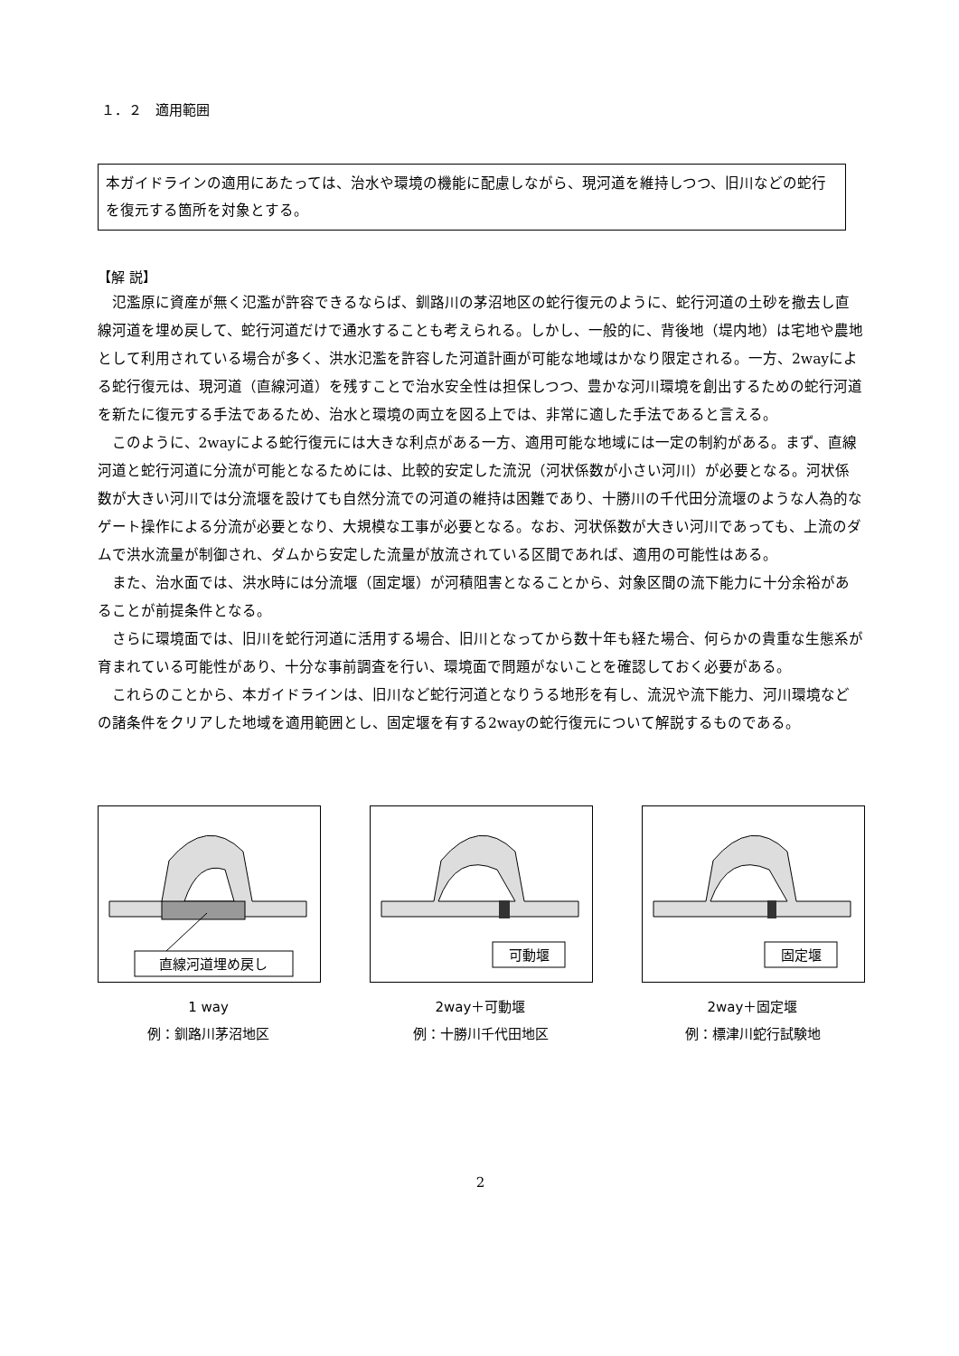１．２　適用範囲
本ガイドラインの適用にあたっては、治水や環境の機能に配慮しながら、現河道を維持しつつ、旧川などの蛇行を復元する箇所を対象とする。
【解 説】
氾濫原に資産が無く氾濫が許容できるならば、釧路川の茅沼地区の蛇行復元のように、蛇行河道の土砂を撤去し直線河道を埋め戻して、蛇行河道だけで通水することも考えられる。しかし、一般的に、背後地（堤内地）は宅地や農地として利用されている場合が多く、洪水氾濫を許容した河道計画が可能な地域はかなり限定される。一方、2wayによる蛇行復元は、現河道（直線河道）を残すことで治水安全性は担保しつつ、豊かな河川環境を創出するための蛇行河道を新たに復元する手法であるため、治水と環境の両立を図る上では、非常に適した手法であると言える。
このように、2wayによる蛇行復元には大きな利点がある一方、適用可能な地域には一定の制約がある。まず、直線河道と蛇行河道に分流が可能となるためには、比較的安定した流況（河状係数が小さい河川）が必要となる。河状係数が大きい河川では分流堰を設けても自然分流での河道の維持は困難であり、十勝川の千代田分流堰のような人為的なゲート操作による分流が必要となり、大規模な工事が必要となる。なお、河状係数が大きい河川であっても、上流のダムで洪水流量が制御され、ダムから安定した流量が放流されている区間であれば、適用の可能性はある。
また、治水面では、洪水時には分流堰（固定堰）が河積阻害となることから、対象区間の流下能力に十分余裕があることが前提条件となる。
さらに環境面では、旧川を蛇行河道に活用する場合、旧川となってから数十年も経た場合、何らかの貴重な生態系が育まれている可能性があり、十分な事前調査を行い、環境面で問題がないことを確認しておく必要がある。
これらのことから、本ガイドラインは、旧川など蛇行河道となりうる地形を有し、流況や流下能力、河川環境などの諸条件をクリアした地域を適用範囲とし、固定堰を有する2wayの蛇行復元について解説するものである。
直線河道埋め戻し
1 way
例：釧路川茅沼地区
可動堰
2way＋可動堰
例：十勝川千代田地区
固定堰
2way＋固定堰
例：標津川蛇行試験地
2